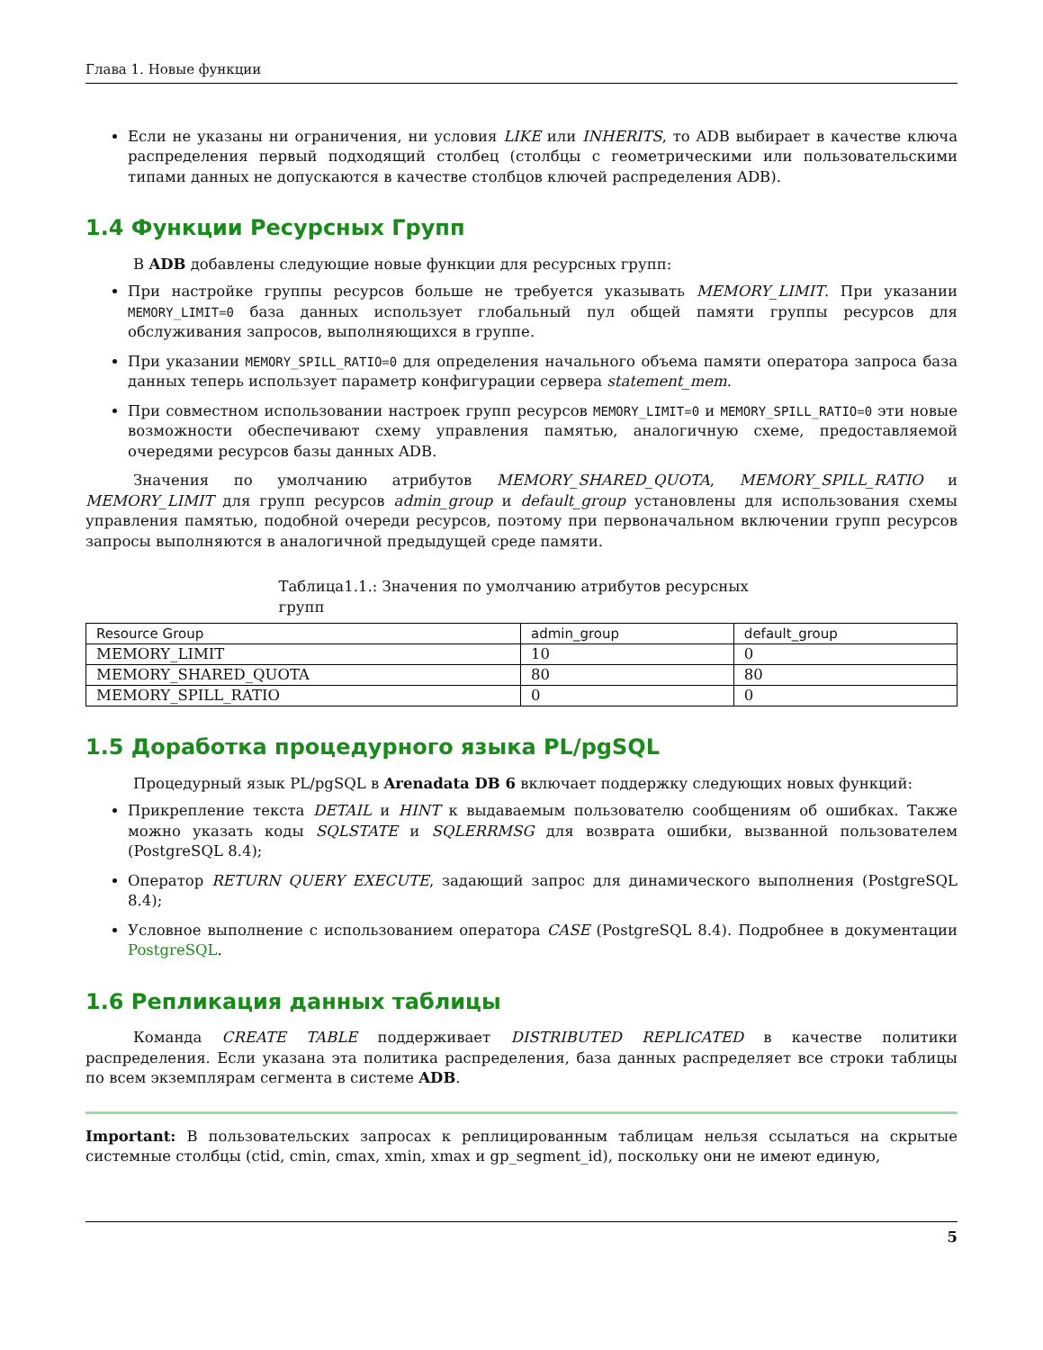Глава 1. Новые функции
Если не указаны ни ограничения, ни условия LIKE или INHERITS, то ADB выбирает в качестве ключа распределения первый подходящий столбец (столбцы с геометрическими или пользовательскими типами данных не допускаются в качестве столбцов ключей распределения ADB).
1.4 Функции Ресурсных Групп
В ADB добавлены следующие новые функции для ресурсных групп:
При настройке группы ресурсов больше не требуется указывать MEMORY_LIMIT. При указании MEMORY_LIMIT=0 база данных использует глобальный пул общей памяти группы ресурсов для обслуживания запросов, выполняющихся в группе.
При указании MEMORY_SPILL_RATIO=0 для определения начального объема памяти оператора запроса база данных теперь использует параметр конфигурации сервера statement_mem.
При совместном использовании настроек групп ресурсов MEMORY_LIMIT=0 и MEMORY_SPILL_RATIO=0 эти новые возможности обеспечивают схему управления памятью, аналогичную схеме, предоставляемой очередями ресурсов базы данных ADB.
Значения по умолчанию атрибутов MEMORY_SHARED_QUOTA, MEMORY_SPILL_RATIO и MEMORY_LIMIT для групп ресурсов admin_group и default_group установлены для использования схемы управления памятью, подобной очереди ресурсов, поэтому при первоначальном включении групп ресурсов запросы выполняются в аналогичной предыдущей среде памяти.
Таблица1.1.: Значения по умолчанию атрибутов ресурсных групп
| Resource Group | admin_group | default_group |
| --- | --- | --- |
| MEMORY_LIMIT | 10 | 0 |
| MEMORY_SHARED_QUOTA | 80 | 80 |
| MEMORY_SPILL_RATIO | 0 | 0 |
1.5 Доработка процедурного языка PL/pgSQL
Процедурный язык PL/pgSQL в Arenadata DB 6 включает поддержку следующих новых функций:
Прикрепление текста DETAIL и HINT к выдаваемым пользователю сообщениям об ошибках. Также можно указать коды SQLSTATE и SQLERRMSG для возврата ошибки, вызванной пользователем (PostgreSQL 8.4);
Оператор RETURN QUERY EXECUTE, задающий запрос для динамического выполнения (PostgreSQL 8.4);
Условное выполнение с использованием оператора CASE (PostgreSQL 8.4). Подробнее в документации PostgreSQL.
1.6 Репликация данных таблицы
Команда CREATE TABLE поддерживает DISTRIBUTED REPLICATED в качестве политики распределения. Если указана эта политика распределения, база данных распределяет все строки таблицы по всем экземплярам сегмента в системе ADB.
Important: В пользовательских запросах к реплицированным таблицам нельзя ссылаться на скрытые системные столбцы (ctid, cmin, cmax, xmin, xmax и gp_segment_id), поскольку они не имеют единую,
5